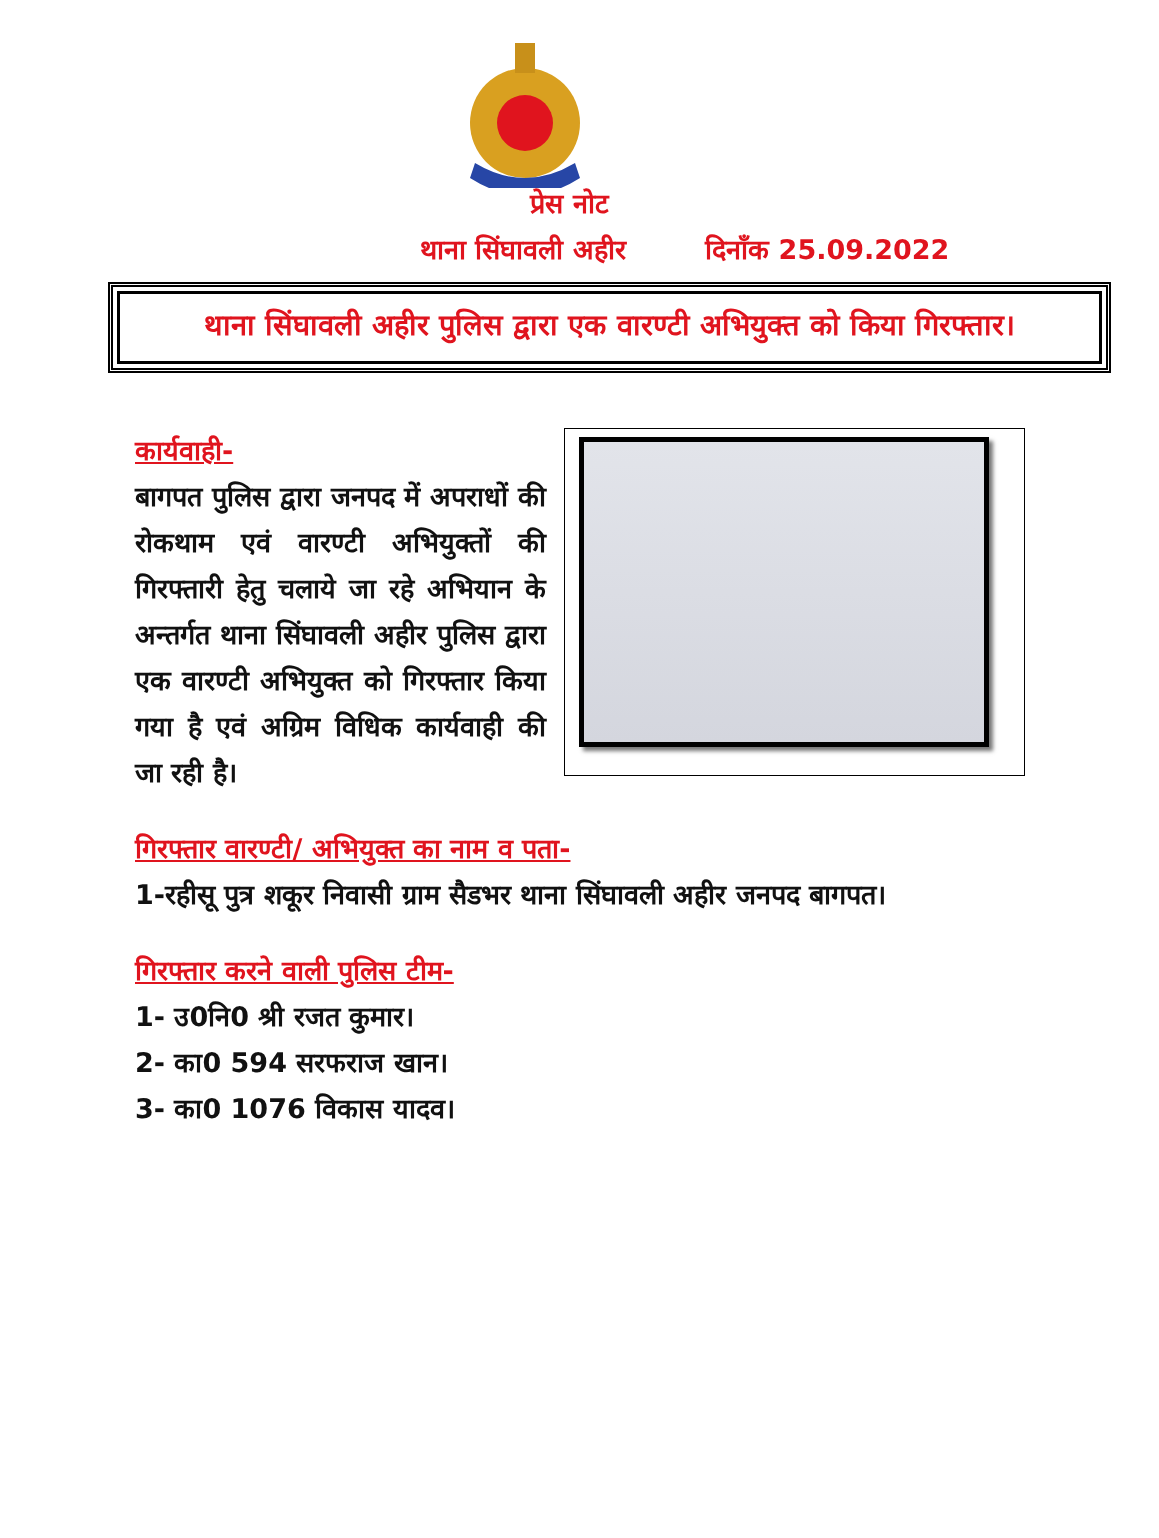प्रेस नोट
थाना सिंघावली अहीर दिनाँक 25.09.2022
थाना सिंघावली अहीर पुलिस द्वारा एक वारण्टी अभियुक्त को किया गिरफ्तार।
कार्यवाही-
बागपत पुलिस द्वारा जनपद में अपराधों की रोकथाम एवं वारण्टी अभियुक्तों की गिरफ्तारी हेतु चलाये जा रहे अभियान के अन्तर्गत थाना सिंघावली अहीर पुलिस द्वारा एक वारण्टी अभियुक्त को गिरफ्तार किया गया है एवं अग्रिम विधिक कार्यवाही की जा रही है।
गिरफ्तार वारण्टी/ अभियुक्त का नाम व पता-
1-रहीसू पुत्र शकूर निवासी ग्राम सैडभर थाना सिंघावली अहीर जनपद बागपत।
गिरफ्तार करने वाली पुलिस टीम-
1- उ0नि0 श्री रजत कुमार।
2- का0 594 सरफराज खान।
3- का0 1076 विकास यादव।